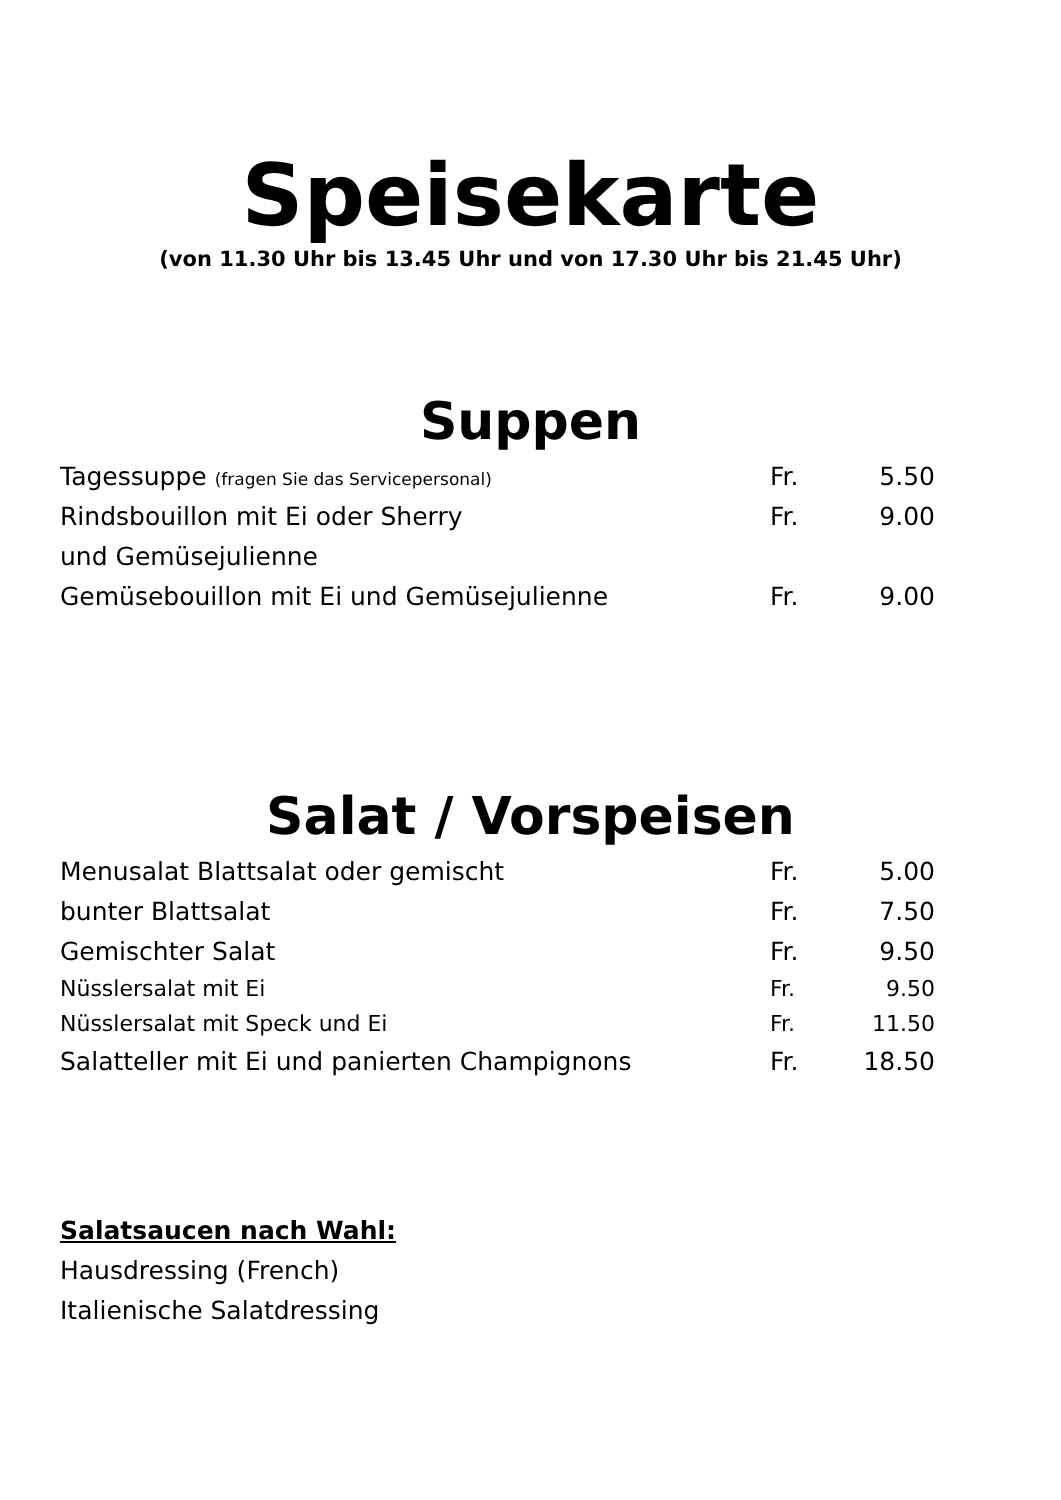Speisekarte
(von 11.30 Uhr bis 13.45 Uhr und von 17.30 Uhr bis 21.45 Uhr)
Suppen
| Tagessuppe (fragen Sie das Servicepersonal) | Fr. | 5.50 |
| Rindsbouillon mit Ei oder Sherry | Fr. | 9.00 |
| und Gemüsejulienne | | |
| Gemüsebouillon mit Ei und Gemüsejulienne | Fr. | 9.00 |
Salat / Vorspeisen
| Menusalat Blattsalat oder gemischt | Fr. | 5.00 |
| bunter Blattsalat | Fr. | 7.50 |
| Gemischter Salat | Fr. | 9.50 |
| Nüsslersalat mit Ei | Fr. | 9.50 |
| Nüsslersalat mit Speck und Ei | Fr. | 11.50 |
| Salatteller mit Ei und panierten Champignons | Fr. | 18.50 |
Salatsaucen nach Wahl:
Hausdressing (French)
Italienische Salatdressing